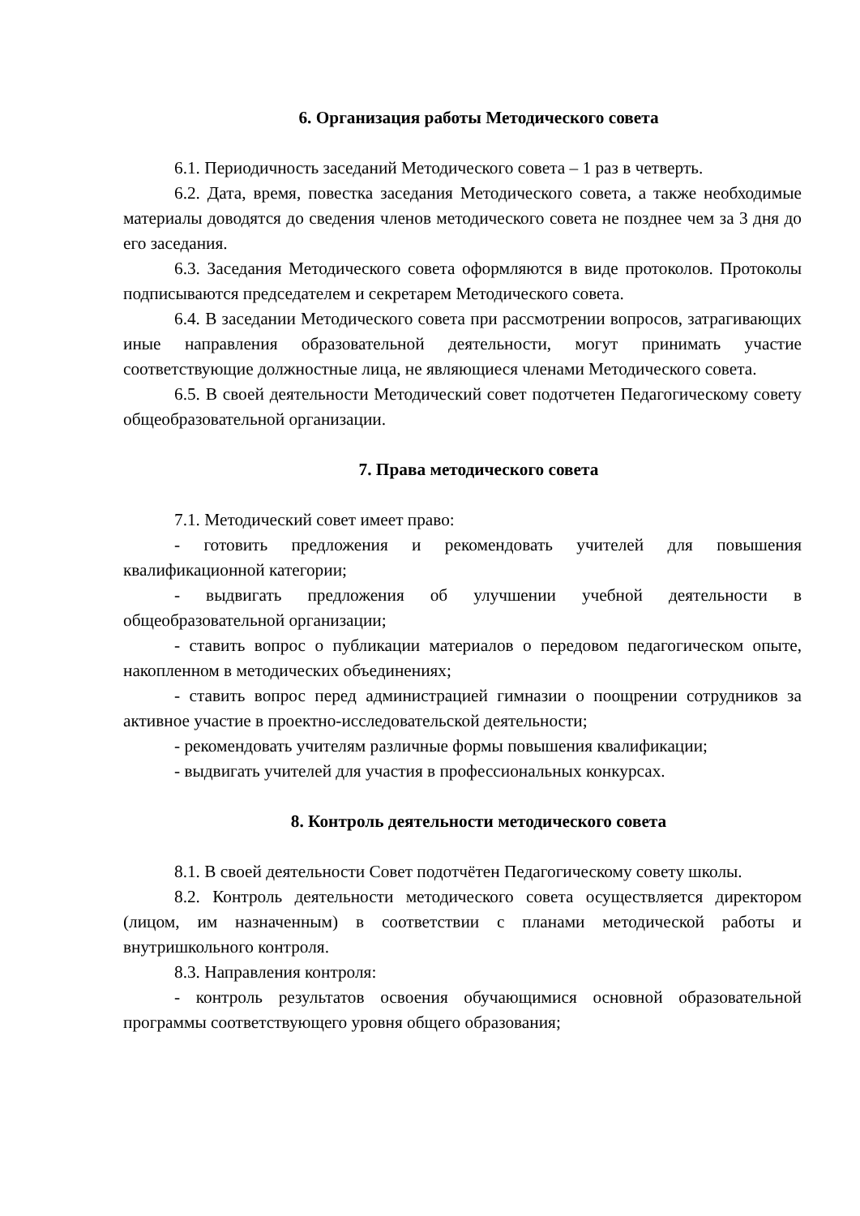6. Организация работы Методического совета
6.1. Периодичность заседаний Методического совета – 1 раз в четверть.
6.2. Дата, время, повестка заседания Методического совета, а также необходимые материалы доводятся до сведения членов методического совета не позднее чем за 3 дня до его заседания.
6.3. Заседания Методического совета оформляются в виде протоколов. Протоколы подписываются председателем и секретарем Методического совета.
6.4. В заседании Методического совета при рассмотрении вопросов, затрагивающих иные направления образовательной деятельности, могут принимать участие соответствующие должностные лица, не являющиеся членами Методического совета.
6.5. В своей деятельности Методический совет подотчетен Педагогическому совету общеобразовательной организации.
7. Права методического совета
7.1. Методический совет имеет право:
- готовить предложения и рекомендовать учителей для повышения квалификационной категории;
- выдвигать предложения об улучшении учебной деятельности в общеобразовательной организации;
- ставить вопрос о публикации материалов о передовом педагогическом опыте, накопленном в методических объединениях;
- ставить вопрос перед администрацией гимназии о поощрении сотрудников за активное участие в проектно-исследовательской деятельности;
- рекомендовать учителям различные формы повышения квалификации;
- выдвигать учителей для участия в профессиональных конкурсах.
8. Контроль деятельности методического совета
8.1. В своей деятельности Совет подотчётен Педагогическому совету школы.
8.2. Контроль деятельности методического совета осуществляется директором (лицом, им назначенным) в соответствии с планами методической работы и внутришкольного контроля.
8.3. Направления контроля:
- контроль результатов освоения обучающимися основной образовательной программы соответствующего уровня общего образования;